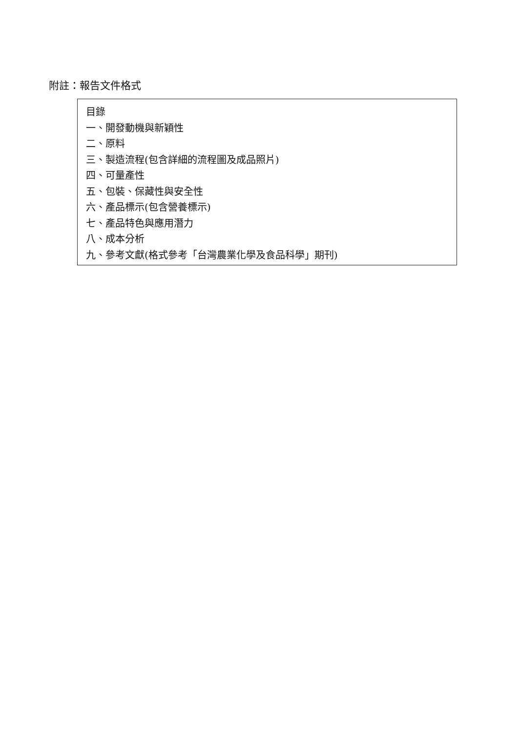附註：報告文件格式
目錄
一、開發動機與新穎性
二、原料
三、製造流程(包含詳細的流程圖及成品照片)
四、可量產性
五、包裝、保藏性與安全性
六、產品標示(包含營養標示)
七、產品特色與應用潛力
八、成本分析
九、參考文獻(格式參考「台灣農業化學及食品科學」期刊)